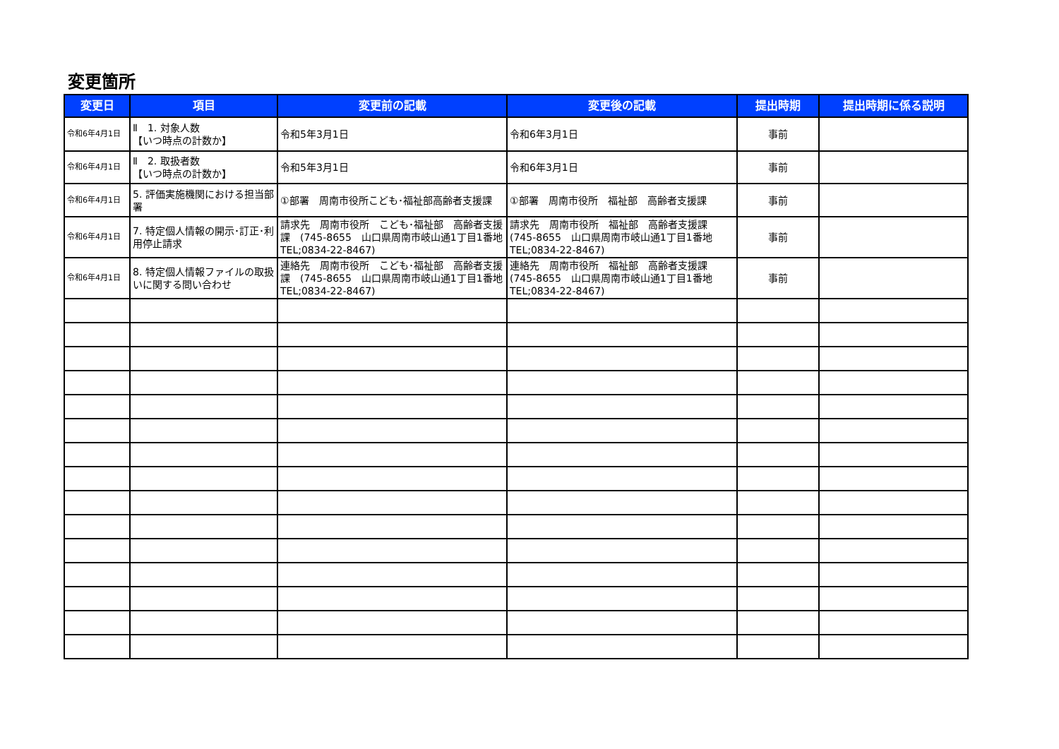変更箇所
| 変更日 | 項目 | 変更前の記載 | 変更後の記載 | 提出時期 | 提出時期に係る説明 |
| --- | --- | --- | --- | --- | --- |
| 令和6年4月1日 | Ⅱ 1. 対象人数 【いつ時点の計数か】 | 令和5年3月1日 | 令和6年3月1日 | 事前 | |
| 令和6年4月1日 | Ⅱ 2. 取扱者数 【いつ時点の計数か】 | 令和5年3月1日 | 令和6年3月1日 | 事前 | |
| 令和6年4月1日 | 5. 評価実施機関における担当部署 | ①部署 周南市役所こども･福祉部高齢者支援課 | ①部署 周南市役所 福祉部 高齢者支援課 | 事前 | |
| 令和6年4月1日 | 7. 特定個人情報の開示･訂正･利用停止請求 | 請求先 周南市役所 こども･福祉部 高齢者支援課 (745-8655 山口県周南市岐山通1丁目1番地 TEL;0834-22-8467) | 請求先 周南市役所 福祉部 高齢者支援課 (745-8655 山口県周南市岐山通1丁目1番地 TEL;0834-22-8467) | 事前 | |
| 令和6年4月1日 | 8. 特定個人情報ファイルの取扱いに関する問い合わせ | 連絡先 周南市役所 こども･福祉部 高齢者支援課 (745-8655 山口県周南市岐山通1丁目1番地 TEL;0834-22-8467) | 連絡先 周南市役所 福祉部 高齢者支援課 (745-8655 山口県周南市岐山通1丁目1番地 TEL;0834-22-8467) | 事前 | |